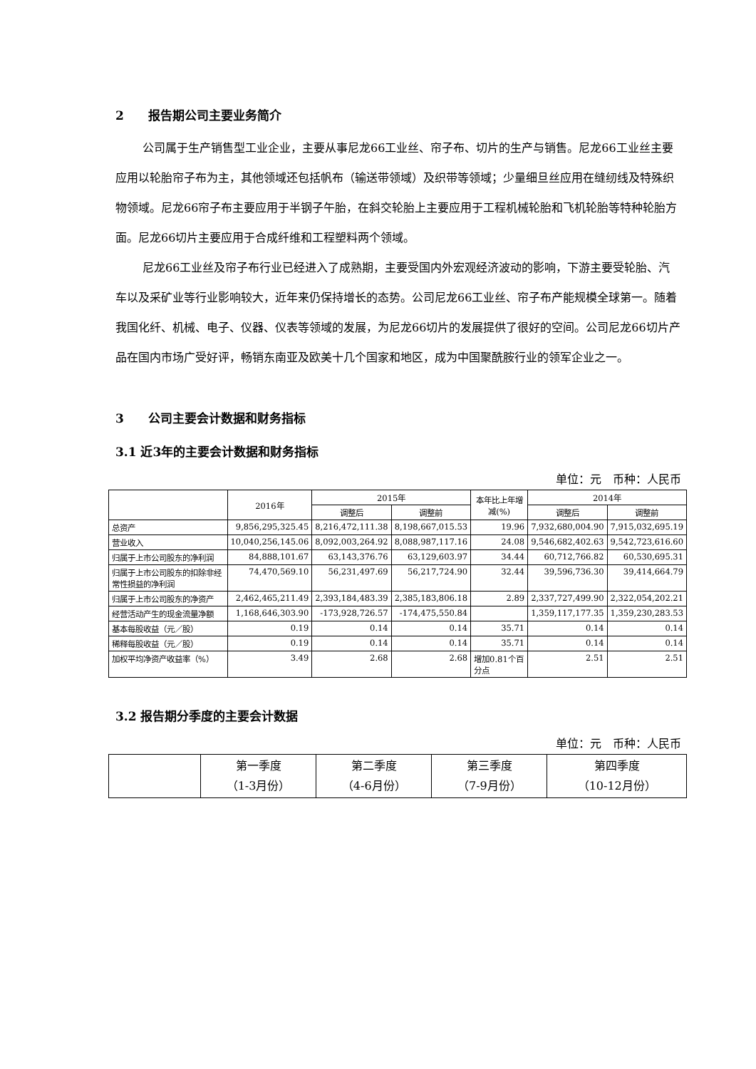2　　报告期公司主要业务简介
公司属于生产销售型工业企业，主要从事尼龙66工业丝、帘子布、切片的生产与销售。尼龙66工业丝主要应用以轮胎帘子布为主，其他领域还包括帆布（输送带领域）及织带等领域；少量细旦丝应用在缝纫线及特殊织物领域。尼龙66帘子布主要应用于半钢子午胎，在斜交轮胎上主要应用于工程机械轮胎和飞机轮胎等特种轮胎方面。尼龙66切片主要应用于合成纤维和工程塑料两个领域。
尼龙66工业丝及帘子布行业已经进入了成熟期，主要受国内外宏观经济波动的影响，下游主要受轮胎、汽车以及采矿业等行业影响较大，近年来仍保持增长的态势。公司尼龙66工业丝、帘子布产能规模全球第一。随着我国化纤、机械、电子、仪器、仪表等领域的发展，为尼龙66切片的发展提供了很好的空间。公司尼龙66切片产品在国内市场广受好评，畅销东南亚及欧美十几个国家和地区，成为中国聚酰胺行业的领军企业之一。
3　　公司主要会计数据和财务指标
3.1 近3年的主要会计数据和财务指标
单位：元　币种：人民币
| | 2016年 | 2015年 | | 本年比上年增减(%) | 2014年 | |
| --- | --- | --- | --- | --- | --- | --- |
| | | 调整后 | 调整前 | | 调整后 | 调整前 |
| 总资产 | 9,856,295,325.45 | 8,216,472,111.38 | 8,198,667,015.53 | 19.96 | 7,932,680,004.90 | 7,915,032,695.19 |
| 营业收入 | 10,040,256,145.06 | 8,092,003,264.92 | 8,088,987,117.16 | 24.08 | 9,546,682,402.63 | 9,542,723,616.60 |
| 归属于上市公司股东的净利润 | 84,888,101.67 | 63,143,376.76 | 63,129,603.97 | 34.44 | 60,712,766.82 | 60,530,695.31 |
| 归属于上市公司股东的扣除非经常性损益的净利润 | 74,470,569.10 | 56,231,497.69 | 56,217,724.90 | 32.44 | 39,596,736.30 | 39,414,664.79 |
| 归属于上市公司股东的净资产 | 2,462,465,211.49 | 2,393,184,483.39 | 2,385,183,806.18 | 2.89 | 2,337,727,499.90 | 2,322,054,202.21 |
| 经营活动产生的现金流量净额 | 1,168,646,303.90 | -173,928,726.57 | -174,475,550.84 | | 1,359,117,177.35 | 1,359,230,283.53 |
| 基本每股收益（元／股） | 0.19 | 0.14 | 0.14 | 35.71 | 0.14 | 0.14 |
| 稀释每股收益（元／股） | 0.19 | 0.14 | 0.14 | 35.71 | 0.14 | 0.14 |
| 加权平均净资产收益率（%） | 3.49 | 2.68 | 2.68 | 增加0.81个百分点 | 2.51 | 2.51 |
3.2 报告期分季度的主要会计数据
单位：元　币种：人民币
| | 第一季度 （1-3月份） | 第二季度 （4-6月份） | 第三季度 （7-9月份） | 第四季度 （10-12月份） |
| --- | --- | --- | --- | --- |